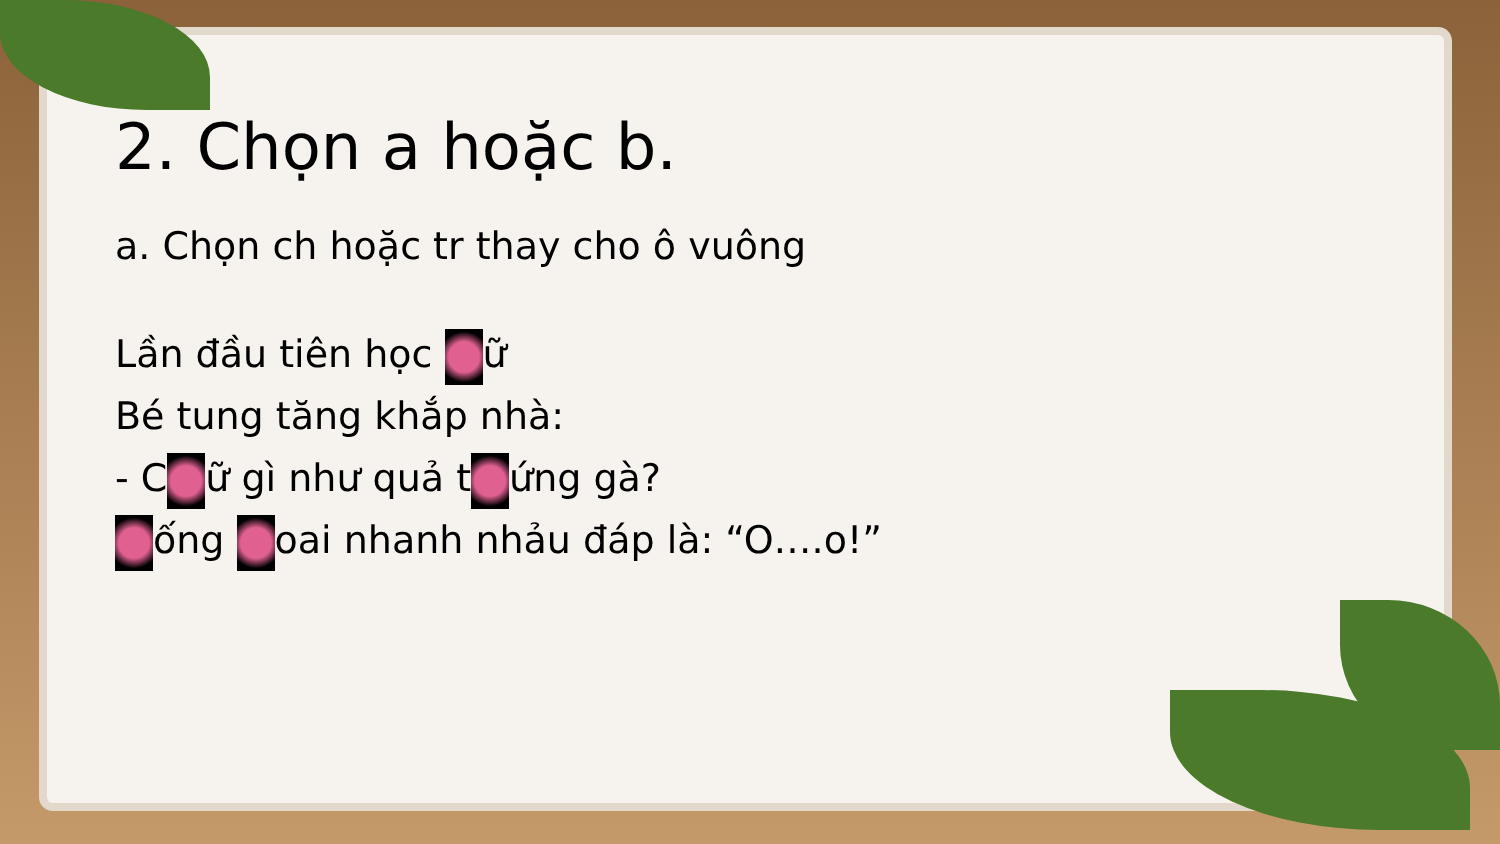2. Chọn a hoặc b.
a. Chọn ch hoặc tr thay cho ô vuông
Lần đầu tiên học ữ
Bé tung tăng khắp nhà:
- C ữ gì như quả t ứng gà?
ống oai nhanh nhảu đáp là: “O….o!”